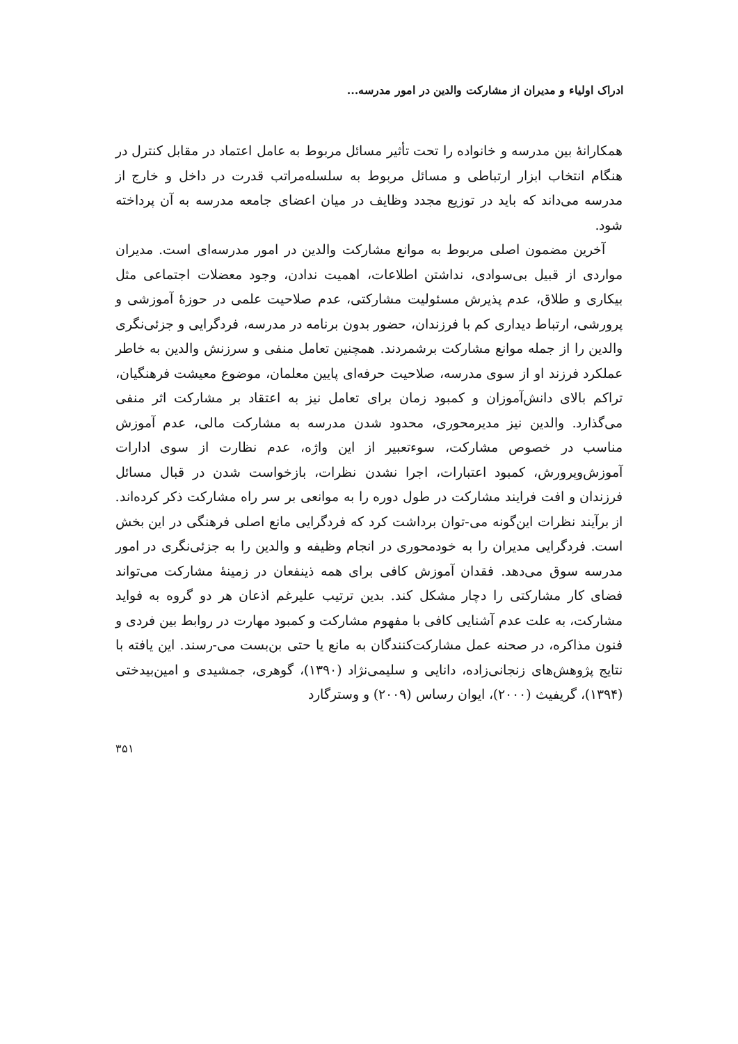ادراک اولیاء و مدیران از مشارکت والدین در امور مدرسه...
همکارانهٔ بین مدرسه و خانواده را تحت تأثیر مسائل مربوط به عامل اعتماد در مقابل کنترل در هنگام انتخاب ابزار ارتباطی و مسائل مربوط به سلسله‌مراتب قدرت در داخل و خارج از مدرسه می‌داند که باید در توزیع مجدد وظایف در میان اعضای جامعه مدرسه به آن پرداخته شود.
آخرین مضمون اصلی مربوط به موانع مشارکت والدین در امور مدرسه‌ای است. مدیران مواردی از قبیل بی‌سوادی، نداشتن اطلاعات، اهمیت ندادن، وجود معضلات اجتماعی مثل بیکاری و طلاق، عدم پذیرش مسئولیت مشارکتی، عدم صلاحیت علمی در حوزهٔ آموزشی و پرورشی، ارتباط دیداری کم با فرزندان، حضور بدون برنامه در مدرسه، فردگرایی و جزئی‌نگری والدین را از جمله موانع مشارکت برشمردند. همچنین تعامل منفی و سرزنش والدین به خاطر عملکرد فرزند او از سوی مدرسه، صلاحیت حرفه‌ای پایین معلمان، موضوع معیشت فرهنگیان، تراکم بالای دانش‌آموزان و کمبود زمان برای تعامل نیز به اعتقاد بر مشارکت اثر منفی می‌گذارد. والدین نیز مدیرمحوری، محدود شدن مدرسه به مشارکت مالی، عدم آموزش مناسب در خصوص مشارکت، سوءتعبیر از این واژه، عدم نظارت از سوی ادارات آموزش‌وپرورش، کمبود اعتبارات، اجرا نشدن نظرات، بازخواست شدن در قبال مسائل فرزندان و افت فرایند مشارکت در طول دوره را به موانعی بر سر راه مشارکت ذکر کرده‌اند. از برآیند نظرات این‌گونه می-توان برداشت کرد که فردگرایی مانع اصلی فرهنگی در این بخش است. فردگرایی مدیران را به خودمحوری در انجام وظیفه و والدین را به جزئی‌نگری در امور مدرسه سوق می‌دهد. فقدان آموزش کافی برای همه ذینفعان در زمینهٔ مشارکت می‌تواند فضای کار مشارکتی را دچار مشکل کند. بدین ترتیب علیرغم اذعان هر دو گروه به فواید مشارکت، به علت عدم آشنایی کافی با مفهوم مشارکت و کمبود مهارت در روابط بین فردی و فنون مذاکره، در صحنه عمل مشارکت‌کنندگان به مانع یا حتی بن‌بست می-رسند. این یافته با نتایج پژوهش‌های زنجانی‌زاده، دانایی و سلیمی‌نژاد (۱۳۹۰)، گوهری، جمشیدی و امین‌بیدختی (۱۳۹۴)، گریفیث (۲۰۰۰)، ایوان رساس (۲۰۰۹) و وسترگارد
۳۵۱